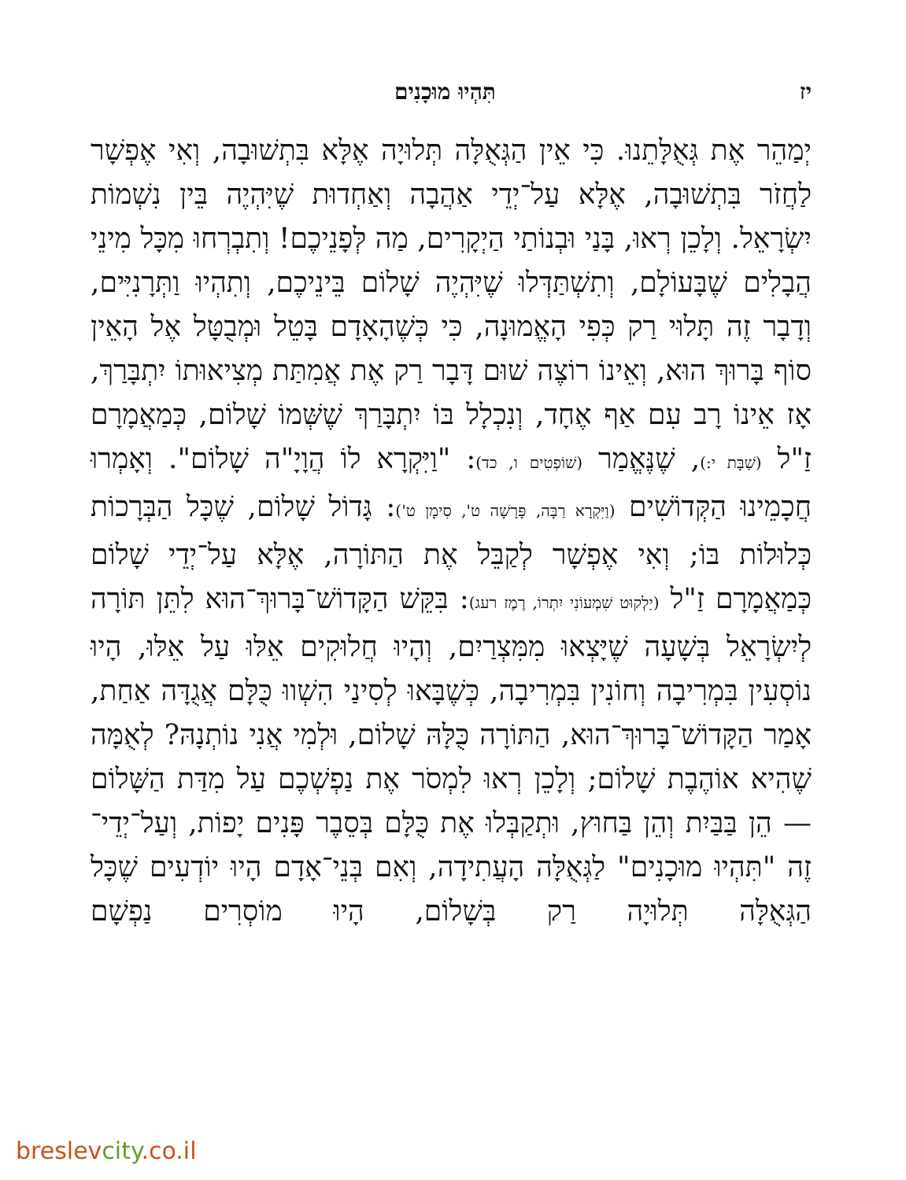יז תִּהְיוּ מוּכָנִים
יְמַהֵר אֶת גְּאֻלָּתֵנוּ. כִּי אֵין הַגְּאֻלָּה תְּלוּיָה אֶלָּא בִּתְשׁוּבָה, וְאִי אֶפְשָׁר לַחֲזֹר בִּתְשׁוּבָה, אֶלָּא עַל־יְדֵי אַהֲבָה וְאַחְדוּת שֶׁיִּהְיֶה בֵּין נִשְׁמוֹת יִשְׂרָאֵל. וְלָכֵן רְאוּ, בָּנַי וּבְנוֹתַי הַיְקָרִים, מַה לְּפָנֵיכֶם! וְתִבְרְחוּ מִכָּל מִינֵי הֲבָלִים שֶׁבָּעוֹלָם, וְתִשְׁתַּדְּלוּ שֶׁיִּהְיֶה שָׁלוֹם בֵּינֵיכֶם, וְתִהְיוּ וַתְּרָנִיִּים, וְדָבָר זֶה תָּלוּי רַק כְּפִי הָאֱמוּנָה, כִּי כְּשֶׁהָאָדָם בָּטֵל וּמְבֻטָּל אֶל הָאֵין סוֹף בָּרוּךְ הוּא, וְאֵינוֹ רוֹצֶה שׁוּם דָּבָר רַק אֶת אֲמִתַּת מְצִיאוּתוֹ יִתְבָּרַךְ, אָז אֵינוֹ רָב עִם אַף אֶחָד, וְנִכְלָל בּוֹ יִתְבָּרַךְ שֶׁשְּׁמוֹ שָׁלוֹם, כְּמַאֲמָרָם זַ"ל (שַׁבָּת י:), שֶׁנֶּאֱמַר (שׁוֹפְטִים ו, כד): "וַיִּקְרָא לוֹ הֲוָיָ"ה שָׁלוֹם". וְאָמְרוּ חֲכָמֵינוּ הַקְּדוֹשִׁים (וַיִּקְרָא רַבָּה, פָּרָשָׁה ט', סִימָן ט'): גָּדוֹל שָׁלוֹם, שֶׁכָּל הַבְּרָכוֹת כְּלוּלוֹת בּוֹ; וְאִי אֶפְשָׁר לְקַבֵּל אֶת הַתּוֹרָה, אֶלָּא עַל־יְדֵי שָׁלוֹם כְּמַאֲמָרָם זַ"ל (יַלְקוּט שִׁמְעוֹנִי יִתְרוֹ, רֶמֶז רעג): בִּקֵּשׁ הַקָּדוֹשׁ־בָּרוּךְ־הוּא לִתֵּן תּוֹרָה לְיִשְׂרָאֵל בְּשָׁעָה שֶׁיָּצְאוּ מִמִּצְרַיִם, וְהָיוּ חֲלוּקִים אֵלּוּ עַל אֵלּוּ, הָיוּ נוֹסְעִין בִּמְרִיבָה וְחוֹנִין בִּמְרִיבָה, כְּשֶׁבָּאוּ לְסִינַי הִשְׁווּ כֻּלָּם אֲגֻדָּה אַחַת, אָמַר הַקָּדוֹשׁ־בָּרוּךְ־הוּא, הַתּוֹרָה כֻּלָּהּ שָׁלוֹם, וּלְמִי אֲנִי נוֹתְנָהּ? לְאֻמָּה שֶׁהִיא אוֹהֶבֶת שָׁלוֹם; וְלָכֵן רְאוּ לִמְסֹר אֶת נַפְשְׁכֶם עַל מִדַּת הַשָּׁלוֹם — הֵן בַּבַּיִת וְהֵן בַּחוּץ, וּתְקַבְּלוּ אֶת כֻּלָּם בְּסֵבֶר פָּנִים יָפוֹת, וְעַל־יְדֵי־זֶה "תִּהְיוּ מוּכָנִים" לַגְּאֻלָּה הָעֲתִידָה, וְאִם בְּנֵי־אָדָם הָיוּ יוֹדְעִים שֶׁכָּל הַגְּאֻלָּה תְּלוּיָה רַק בְּשָׁלוֹם, הָיוּ מוֹסְרִים נַפְשָׁם
breslevcity.co.il